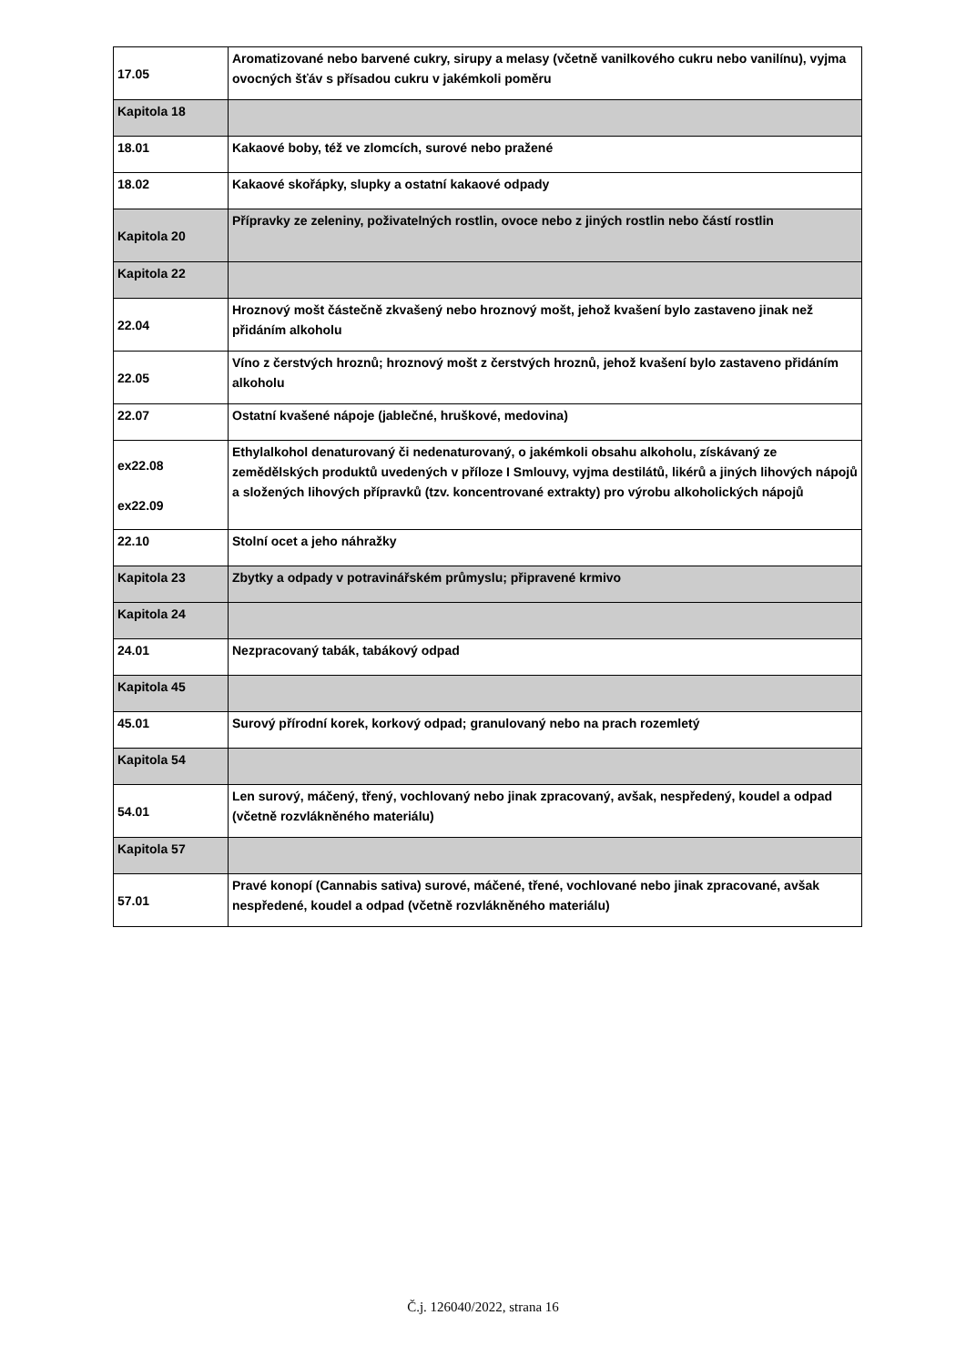| 17.05 | Aromatizované nebo barvené cukry, sirupy a melasy (včetně vanilkového cukru nebo vanilínu), vyjma ovocných šťáv s přísadou cukru v jakémkoli poměru |
| Kapitola 18 | |
| 18.01 | Kakaové boby, též ve zlomcích, surové nebo pražené |
| 18.02 | Kakaové skořápky, slupky a ostatní kakaové odpady |
| Kapitola 20 | Přípravky ze zeleniny, poživatelných rostlin, ovoce nebo z jiných rostlin nebo částí rostlin |
| Kapitola 22 | |
| 22.04 | Hroznový mošt částečně zkvašený nebo hroznový mošt, jehož kvašení bylo zastaveno jinak než přidáním alkoholu |
| 22.05 | Víno z čerstvých hroznů; hroznový mošt z čerstvých hroznů, jehož kvašení bylo zastaveno přidáním alkoholu |
| 22.07 | Ostatní kvašené nápoje (jablečné, hruškové, medovina) |
| ex22.08 ex22.09 | Ethylalkohol denaturovaný či nedenaturovaný, o jakémkoli obsahu alkoholu, získávaný ze zemědělských produktů uvedených v příloze I Smlouvy, vyjma destilátů, likérů a jiných lihových nápojů a složených lihových přípravků (tzv. koncentrované extrakty) pro výrobu alkoholických nápojů |
| 22.10 | Stolní ocet a jeho náhražky |
| Kapitola 23 | Zbytky a odpady v potravinářském průmyslu; připravené krmivo |
| Kapitola 24 | |
| 24.01 | Nezpracovaný tabák, tabákový odpad |
| Kapitola 45 | |
| 45.01 | Surový přírodní korek, korkový odpad; granulovaný nebo na prach rozemletý |
| Kapitola 54 | |
| 54.01 | Len surový, máčený, třený, vochlovaný nebo jinak zpracovaný, avšak, nespředený, koudel a odpad (včetně rozvlákněného materiálu) |
| Kapitola 57 | |
| 57.01 | Pravé konopí (Cannabis sativa) surové, máčené, třené, vochlované nebo jinak zpracované, avšak nespředené, koudel a odpad (včetně rozvlákněného materiálu) |
Č.j. 126040/2022, strana 16